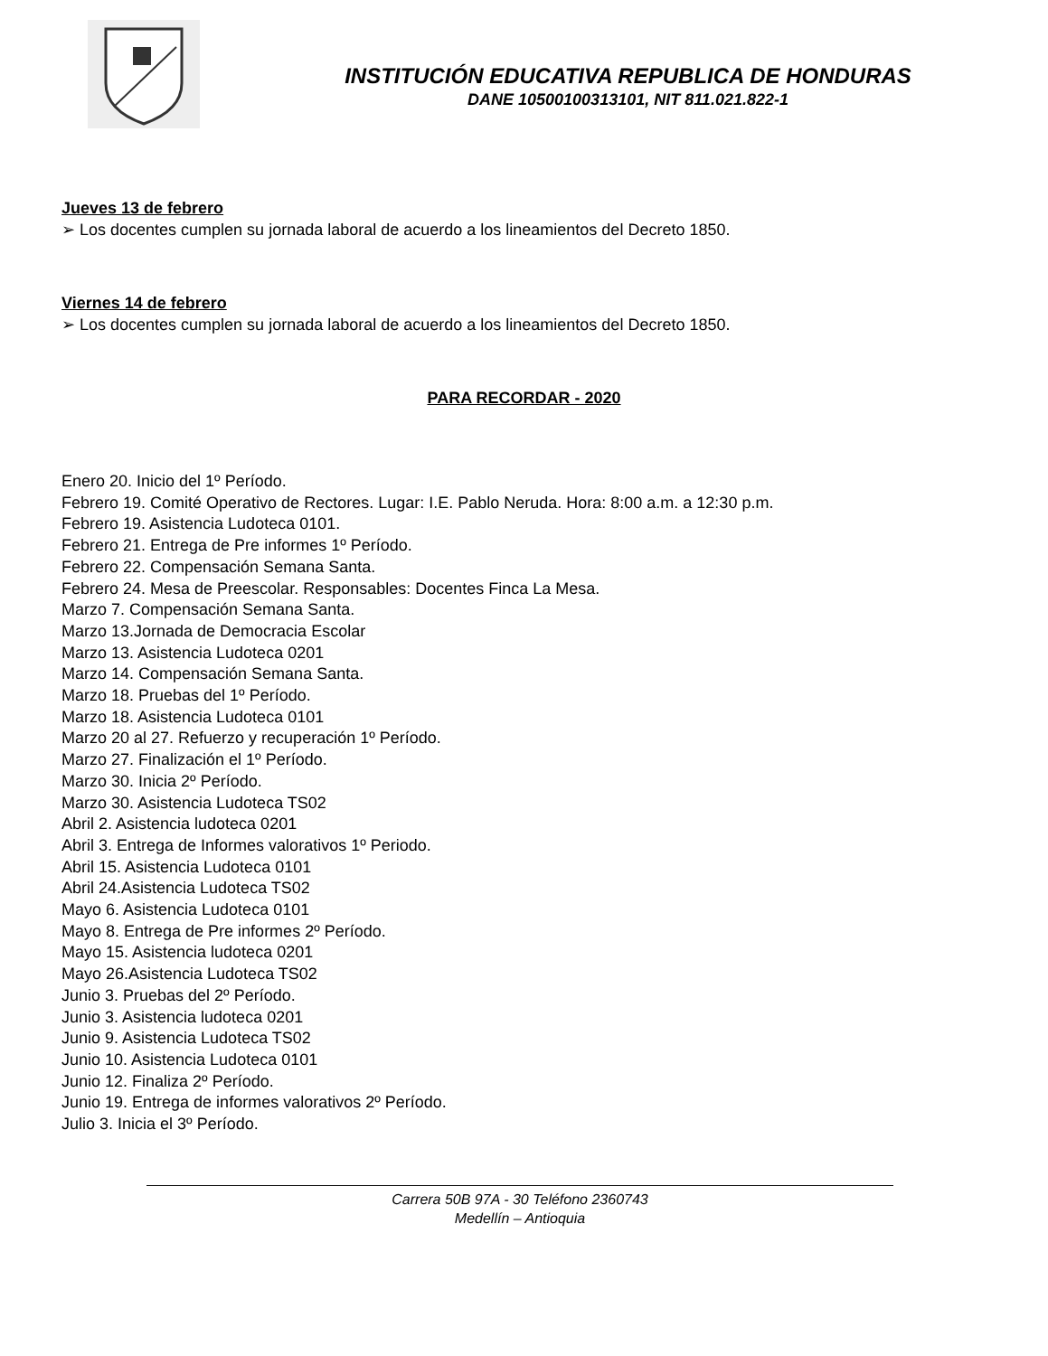INSTITUCIÓN EDUCATIVA REPUBLICA DE HONDURAS
DANE 10500100313101, NIT 811.021.822-1
Jueves 13 de febrero
➢ Los docentes cumplen su jornada laboral de acuerdo a los lineamientos del Decreto 1850.
Viernes 14 de febrero
➢ Los docentes cumplen su jornada laboral de acuerdo a los lineamientos del Decreto 1850.
PARA RECORDAR - 2020
Enero 20. Inicio del 1º Período.
Febrero 19. Comité Operativo de Rectores. Lugar: I.E. Pablo Neruda. Hora: 8:00 a.m. a 12:30 p.m.
Febrero 19. Asistencia Ludoteca 0101.
Febrero 21. Entrega de Pre informes 1º Período.
Febrero 22. Compensación Semana Santa.
Febrero 24. Mesa de Preescolar. Responsables: Docentes Finca La Mesa.
Marzo 7. Compensación Semana Santa.
Marzo 13.Jornada de Democracia Escolar
Marzo 13. Asistencia Ludoteca 0201
Marzo 14. Compensación Semana Santa.
Marzo 18. Pruebas del 1º Período.
Marzo 18. Asistencia Ludoteca 0101
Marzo 20 al 27. Refuerzo y recuperación 1º Período.
Marzo 27. Finalización el 1º Período.
Marzo 30. Inicia 2º Período.
Marzo 30. Asistencia Ludoteca TS02
Abril 2. Asistencia ludoteca 0201
Abril 3. Entrega de Informes valorativos 1º Periodo.
Abril 15. Asistencia Ludoteca 0101
Abril 24.Asistencia Ludoteca TS02
Mayo 6. Asistencia Ludoteca 0101
Mayo 8. Entrega de Pre informes 2º Período.
Mayo 15. Asistencia ludoteca 0201
Mayo 26.Asistencia Ludoteca TS02
Junio 3. Pruebas del 2º Período.
Junio 3. Asistencia ludoteca 0201
Junio 9. Asistencia Ludoteca TS02
Junio 10. Asistencia Ludoteca 0101
Junio 12. Finaliza 2º Período.
Junio 19. Entrega de informes valorativos 2º Período.
Julio 3. Inicia el 3º Período.
Carrera 50B 97A - 30 Teléfono 2360743
Medellín – Antioquia